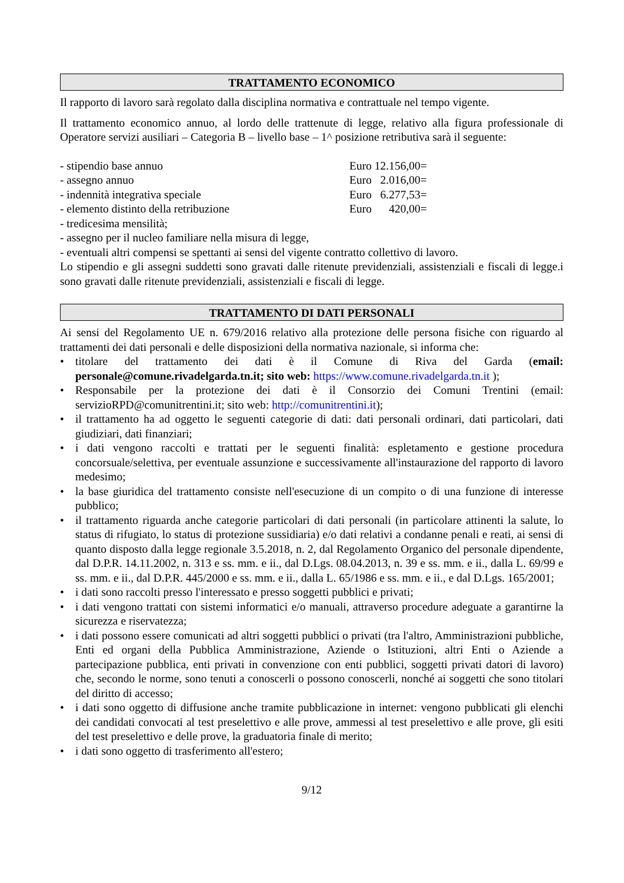TRATTAMENTO ECONOMICO
Il rapporto di lavoro sarà regolato dalla disciplina normativa e contrattuale nel tempo vigente.
Il trattamento economico annuo, al lordo delle trattenute di legge, relativo alla figura professionale di Operatore servizi ausiliari – Categoria B – livello base – 1^ posizione retributiva sarà il seguente:
- stipendio base annuo Euro 12.156,00=
- assegno annuo Euro 2.016,00=
- indennità integrativa speciale Euro 6.277,53=
- elemento distinto della retribuzione Euro 420,00=
- tredicesima mensilità;
- assegno per il nucleo familiare nella misura di legge,
- eventuali altri compensi se spettanti ai sensi del vigente contratto collettivo di lavoro.
Lo stipendio e gli assegni suddetti sono gravati dalle ritenute previdenziali, assistenziali e fiscali di legge.i sono gravati dalle ritenute previdenziali, assistenziali e fiscali di legge.
TRATTAMENTO DI DATI PERSONALI
Ai sensi del Regolamento UE n. 679/2016 relativo alla protezione delle persona fisiche con riguardo al trattamenti dei dati personali e delle disposizioni della normativa nazionale, si informa che:
• titolare del trattamento dei dati è il Comune di Riva del Garda (email: personale@comune.rivadelgarda.tn.it; sito web: https://www.comune.rivadelgarda.tn.it );
• Responsabile per la protezione dei dati è il Consorzio dei Comuni Trentini (email: servizioRPD@comunitrentini.it; sito web: http://comunitrentini.it);
• il trattamento ha ad oggetto le seguenti categorie di dati: dati personali ordinari, dati particolari, dati giudiziari, dati finanziari;
• i dati vengono raccolti e trattati per le seguenti finalità: espletamento e gestione procedura concorsuale/selettiva, per eventuale assunzione e successivamente all'instaurazione del rapporto di lavoro medesimo;
• la base giuridica del trattamento consiste nell'esecuzione di un compito o di una funzione di interesse pubblico;
• il trattamento riguarda anche categorie particolari di dati personali (in particolare attinenti la salute, lo status di rifugiato, lo status di protezione sussidiaria) e/o dati relativi a condanne penali e reati, ai sensi di quanto disposto dalla legge regionale 3.5.2018, n. 2, dal Regolamento Organico del personale dipendente, dal D.P.R. 14.11.2002, n. 313 e ss. mm. e ii., dal D.Lgs. 08.04.2013, n. 39 e ss. mm. e ii., dalla L. 69/99 e ss. mm. e ii., dal D.P.R. 445/2000 e ss. mm. e ii., dalla L. 65/1986 e ss. mm. e ii., e dal D.Lgs. 165/2001;
• i dati sono raccolti presso l'interessato e presso soggetti pubblici e privati;
• i dati vengono trattati con sistemi informatici e/o manuali, attraverso procedure adeguate a garantirne la sicurezza e riservatezza;
• i dati possono essere comunicati ad altri soggetti pubblici o privati (tra l'altro, Amministrazioni pubbliche, Enti ed organi della Pubblica Amministrazione, Aziende o Istituzioni, altri Enti o Aziende a partecipazione pubblica, enti privati in convenzione con enti pubblici, soggetti privati datori di lavoro) che, secondo le norme, sono tenuti a conoscerli o possono conoscerli, nonché ai soggetti che sono titolari del diritto di accesso;
• i dati sono oggetto di diffusione anche tramite pubblicazione in internet: vengono pubblicati gli elenchi dei candidati convocati al test preselettivo e alle prove, ammessi al test preselettivo e alle prove, gli esiti del test preselettivo e delle prove, la graduatoria finale di merito;
• i dati sono oggetto di trasferimento all'estero;
9/12